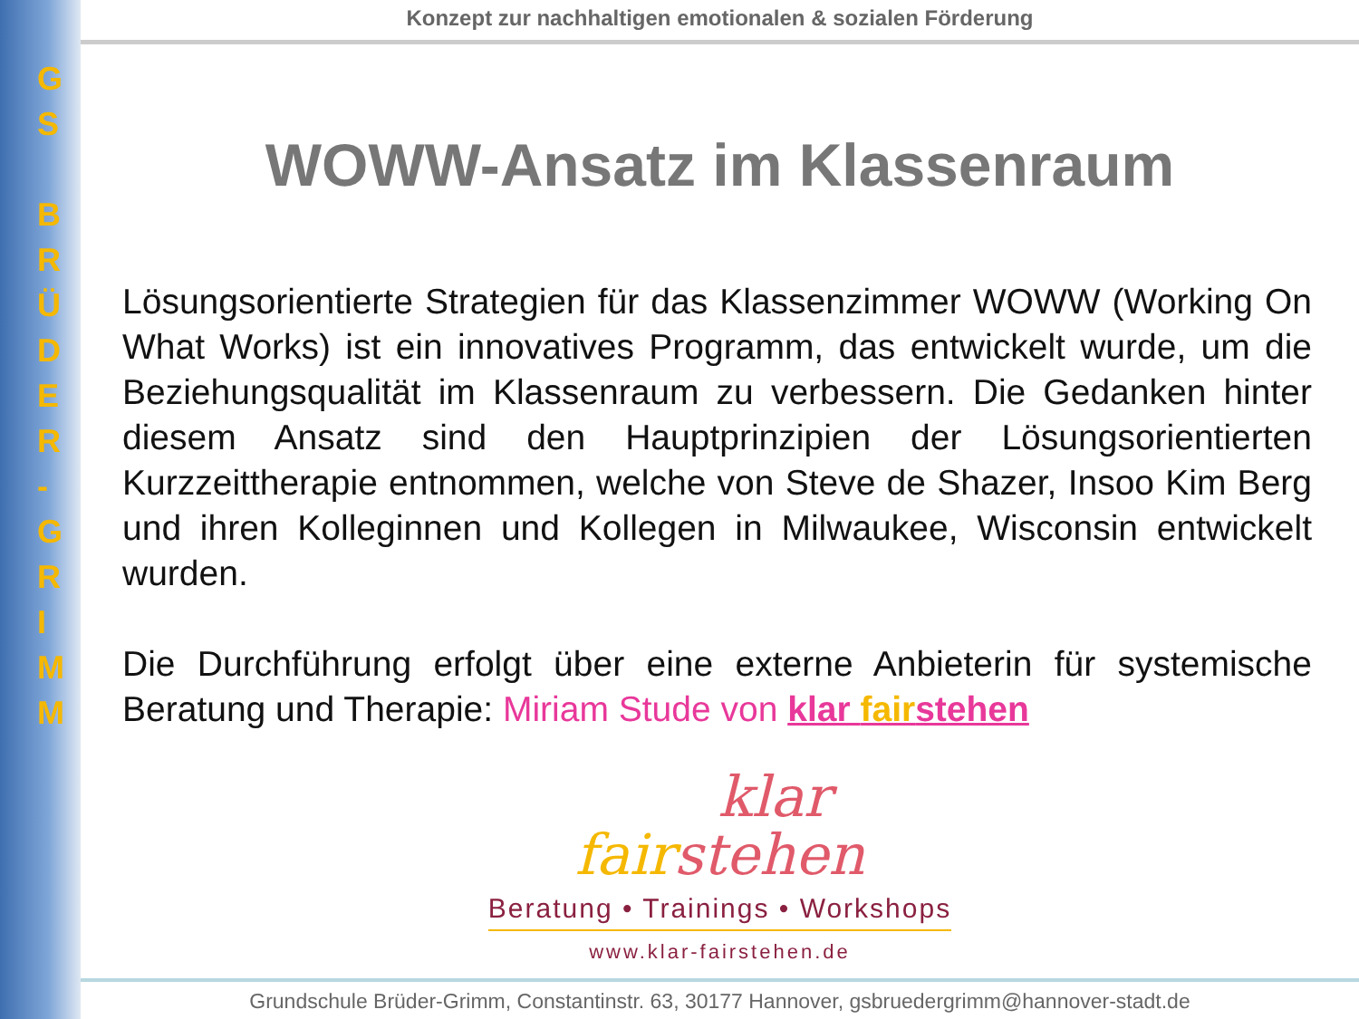G
S
B
R
Ü
D
E
R
-
G
R
I
M
M
Konzept zur nachhaltigen emotionalen & sozialen Förderung
WOWW-Ansatz im Klassenraum
Lösungsorientierte Strategien für das Klassenzimmer WOWW (Working On What Works) ist ein innovatives Programm, das entwickelt wurde, um die Beziehungsqualität im Klassenraum zu verbessern. Die Gedanken hinter diesem Ansatz sind den Hauptprinzipien der Lösungsorientierten Kurzzeittherapie entnommen, welche von Steve de Shazer, Insoo Kim Berg und ihren Kolleginnen und Kollegen in Milwaukee, Wisconsin entwickelt wurden.
Die Durchführung erfolgt über eine externe Anbieterin für systemische Beratung und Therapie: Miriam Stude von klar fairstehen
klar
fair stehen
Beratung • Trainings • Workshops
www.klar-fairstehen.de
Grundschule Brüder-Grimm, Constantinstr. 63, 30177 Hannover, gsbruedergrimm@hannover-stadt.de